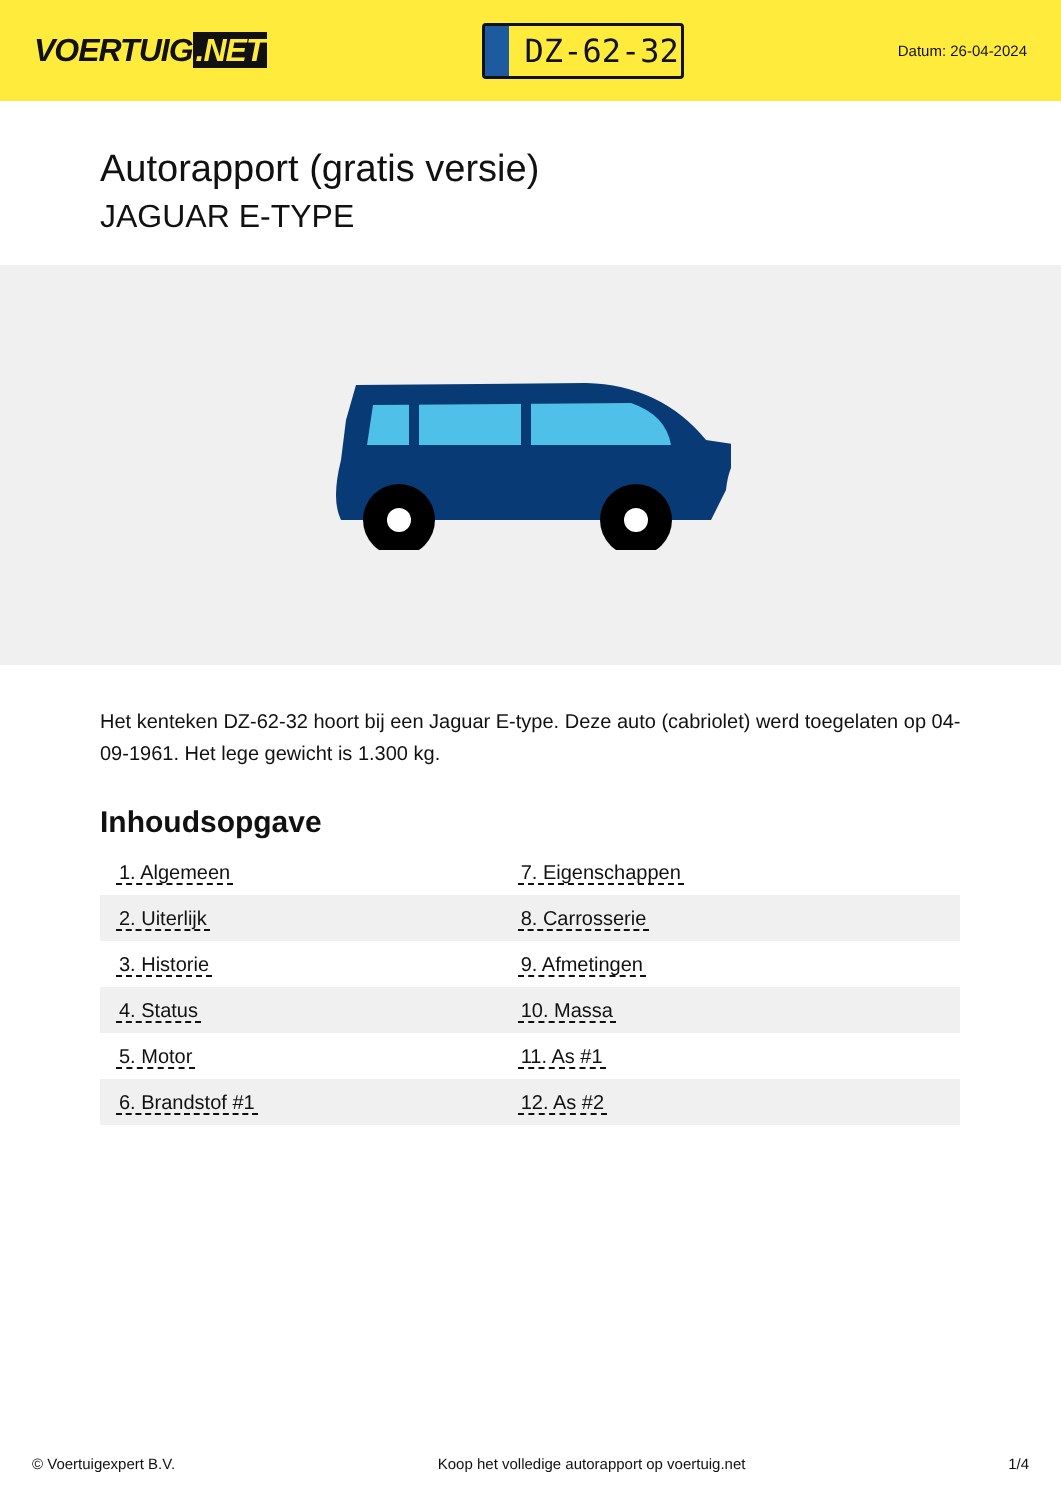VOERTUIG.NET
DZ-62-32
Datum: 26-04-2024
Autorapport (gratis versie)
JAGUAR E-TYPE
Het kenteken DZ-62-32 hoort bij een Jaguar E-type. Deze auto (cabriolet) werd toegelaten op 04-09-1961. Het lege gewicht is 1.300 kg.
Inhoudsopgave
| 1. Algemeen | 7. Eigenschappen |
| 2. Uiterlijk | 8. Carrosserie |
| 3. Historie | 9. Afmetingen |
| 4. Status | 10. Massa |
| 5. Motor | 11. As #1 |
| 6. Brandstof #1 | 12. As #2 |
© Voertuigexpert B.V. Koop het volledige autorapport op voertuig.net 1/4